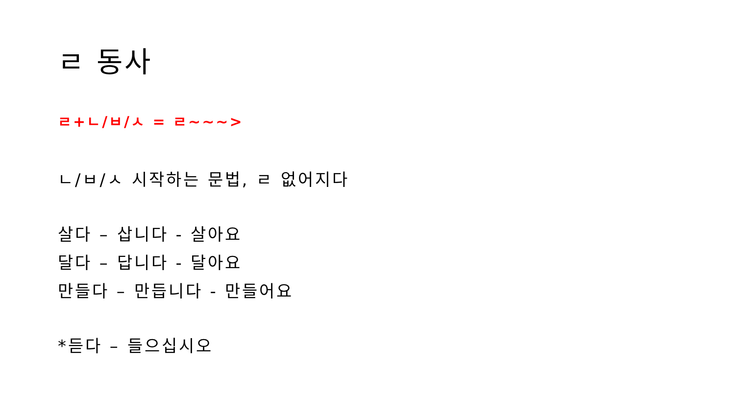ㄹ 동사
ㄹ+ㄴ/ㅂ/ㅅ = ㄹ~~~>
ㄴ/ㅂ/ㅅ 시작하는 문법, ㄹ 없어지다
살다 – 삽니다 - 살아요
달다 – 답니다 - 달아요
만들다 – 만듭니다 - 만들어요
*듣다 – 들으십시오